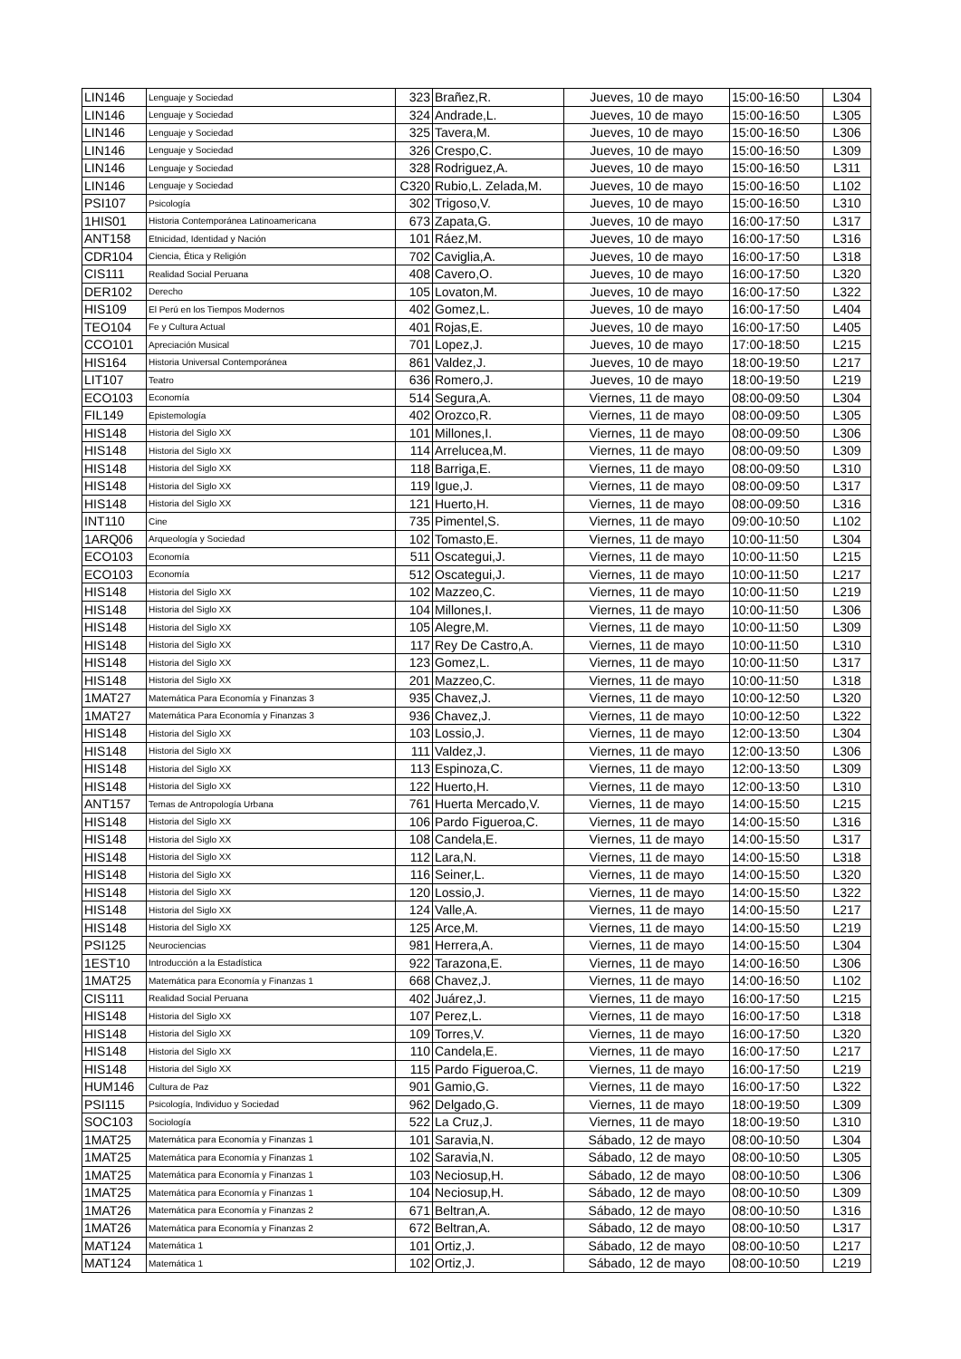| LIN146 | Lenguaje y Sociedad | 323 | Brañez,R. | Jueves, 10 de mayo | 15:00-16:50 | L304 |
| LIN146 | Lenguaje y Sociedad | 324 | Andrade,L. | Jueves, 10 de mayo | 15:00-16:50 | L305 |
| LIN146 | Lenguaje y Sociedad | 325 | Tavera,M. | Jueves, 10 de mayo | 15:00-16:50 | L306 |
| LIN146 | Lenguaje y Sociedad | 326 | Crespo,C. | Jueves, 10 de mayo | 15:00-16:50 | L309 |
| LIN146 | Lenguaje y Sociedad | 328 | Rodriguez,A. | Jueves, 10 de mayo | 15:00-16:50 | L311 |
| LIN146 | Lenguaje y Sociedad | C320 | Rubio,L. Zelada,M. | Jueves, 10 de mayo | 15:00-16:50 | L102 |
| PSI107 | Psicología | 302 | Trigoso,V. | Jueves, 10 de mayo | 15:00-16:50 | L310 |
| 1HIS01 | Historia Contemporánea Latinoamericana | 673 | Zapata,G. | Jueves, 10 de mayo | 16:00-17:50 | L317 |
| ANT158 | Etnicidad, Identidad y Nación | 101 | Ráez,M. | Jueves, 10 de mayo | 16:00-17:50 | L316 |
| CDR104 | Ciencia, Ética y Religión | 702 | Caviglia,A. | Jueves, 10 de mayo | 16:00-17:50 | L318 |
| CIS111 | Realidad Social Peruana | 408 | Cavero,O. | Jueves, 10 de mayo | 16:00-17:50 | L320 |
| DER102 | Derecho | 105 | Lovaton,M. | Jueves, 10 de mayo | 16:00-17:50 | L322 |
| HIS109 | El Perú en los Tiempos Modernos | 402 | Gomez,L. | Jueves, 10 de mayo | 16:00-17:50 | L404 |
| TEO104 | Fe y Cultura Actual | 401 | Rojas,E. | Jueves, 10 de mayo | 16:00-17:50 | L405 |
| CCO101 | Apreciación Musical | 701 | Lopez,J. | Jueves, 10 de mayo | 17:00-18:50 | L215 |
| HIS164 | Historia Universal Contemporánea | 861 | Valdez,J. | Jueves, 10 de mayo | 18:00-19:50 | L217 |
| LIT107 | Teatro | 636 | Romero,J. | Jueves, 10 de mayo | 18:00-19:50 | L219 |
| ECO103 | Economía | 514 | Segura,A. | Viernes, 11 de mayo | 08:00-09:50 | L304 |
| FIL149 | Epistemología | 402 | Orozco,R. | Viernes, 11 de mayo | 08:00-09:50 | L305 |
| HIS148 | Historia del Siglo XX | 101 | Millones,I. | Viernes, 11 de mayo | 08:00-09:50 | L306 |
| HIS148 | Historia del Siglo XX | 114 | Arrelucea,M. | Viernes, 11 de mayo | 08:00-09:50 | L309 |
| HIS148 | Historia del Siglo XX | 118 | Barriga,E. | Viernes, 11 de mayo | 08:00-09:50 | L310 |
| HIS148 | Historia del Siglo XX | 119 | Igue,J. | Viernes, 11 de mayo | 08:00-09:50 | L317 |
| HIS148 | Historia del Siglo XX | 121 | Huerto,H. | Viernes, 11 de mayo | 08:00-09:50 | L316 |
| INT110 | Cine | 735 | Pimentel,S. | Viernes, 11 de mayo | 09:00-10:50 | L102 |
| 1ARQ06 | Arqueología y Sociedad | 102 | Tomasto,E. | Viernes, 11 de mayo | 10:00-11:50 | L304 |
| ECO103 | Economía | 511 | Oscategui,J. | Viernes, 11 de mayo | 10:00-11:50 | L215 |
| ECO103 | Economía | 512 | Oscategui,J. | Viernes, 11 de mayo | 10:00-11:50 | L217 |
| HIS148 | Historia del Siglo XX | 102 | Mazzeo,C. | Viernes, 11 de mayo | 10:00-11:50 | L219 |
| HIS148 | Historia del Siglo XX | 104 | Millones,I. | Viernes, 11 de mayo | 10:00-11:50 | L306 |
| HIS148 | Historia del Siglo XX | 105 | Alegre,M. | Viernes, 11 de mayo | 10:00-11:50 | L309 |
| HIS148 | Historia del Siglo XX | 117 | Rey De Castro,A. | Viernes, 11 de mayo | 10:00-11:50 | L310 |
| HIS148 | Historia del Siglo XX | 123 | Gomez,L. | Viernes, 11 de mayo | 10:00-11:50 | L317 |
| HIS148 | Historia del Siglo XX | 201 | Mazzeo,C. | Viernes, 11 de mayo | 10:00-11:50 | L318 |
| 1MAT27 | Matemática Para Economía y Finanzas 3 | 935 | Chavez,J. | Viernes, 11 de mayo | 10:00-12:50 | L320 |
| 1MAT27 | Matemática Para Economía y Finanzas 3 | 936 | Chavez,J. | Viernes, 11 de mayo | 10:00-12:50 | L322 |
| HIS148 | Historia del Siglo XX | 103 | Lossio,J. | Viernes, 11 de mayo | 12:00-13:50 | L304 |
| HIS148 | Historia del Siglo XX | 111 | Valdez,J. | Viernes, 11 de mayo | 12:00-13:50 | L306 |
| HIS148 | Historia del Siglo XX | 113 | Espinoza,C. | Viernes, 11 de mayo | 12:00-13:50 | L309 |
| HIS148 | Historia del Siglo XX | 122 | Huerto,H. | Viernes, 11 de mayo | 12:00-13:50 | L310 |
| ANT157 | Temas de Antropología Urbana | 761 | Huerta Mercado,V. | Viernes, 11 de mayo | 14:00-15:50 | L215 |
| HIS148 | Historia del Siglo XX | 106 | Pardo Figueroa,C. | Viernes, 11 de mayo | 14:00-15:50 | L316 |
| HIS148 | Historia del Siglo XX | 108 | Candela,E. | Viernes, 11 de mayo | 14:00-15:50 | L317 |
| HIS148 | Historia del Siglo XX | 112 | Lara,N. | Viernes, 11 de mayo | 14:00-15:50 | L318 |
| HIS148 | Historia del Siglo XX | 116 | Seiner,L. | Viernes, 11 de mayo | 14:00-15:50 | L320 |
| HIS148 | Historia del Siglo XX | 120 | Lossio,J. | Viernes, 11 de mayo | 14:00-15:50 | L322 |
| HIS148 | Historia del Siglo XX | 124 | Valle,A. | Viernes, 11 de mayo | 14:00-15:50 | L217 |
| HIS148 | Historia del Siglo XX | 125 | Arce,M. | Viernes, 11 de mayo | 14:00-15:50 | L219 |
| PSI125 | Neurociencias | 981 | Herrera,A. | Viernes, 11 de mayo | 14:00-15:50 | L304 |
| 1EST10 | Introducción a la Estadística | 922 | Tarazona,E. | Viernes, 11 de mayo | 14:00-16:50 | L306 |
| 1MAT25 | Matemática para Economía y Finanzas 1 | 668 | Chavez,J. | Viernes, 11 de mayo | 14:00-16:50 | L102 |
| CIS111 | Realidad Social Peruana | 402 | Juárez,J. | Viernes, 11 de mayo | 16:00-17:50 | L215 |
| HIS148 | Historia del Siglo XX | 107 | Perez,L. | Viernes, 11 de mayo | 16:00-17:50 | L318 |
| HIS148 | Historia del Siglo XX | 109 | Torres,V. | Viernes, 11 de mayo | 16:00-17:50 | L320 |
| HIS148 | Historia del Siglo XX | 110 | Candela,E. | Viernes, 11 de mayo | 16:00-17:50 | L217 |
| HIS148 | Historia del Siglo XX | 115 | Pardo Figueroa,C. | Viernes, 11 de mayo | 16:00-17:50 | L219 |
| HUM146 | Cultura de Paz | 901 | Gamio,G. | Viernes, 11 de mayo | 16:00-17:50 | L322 |
| PSI115 | Psicología, Individuo y Sociedad | 962 | Delgado,G. | Viernes, 11 de mayo | 18:00-19:50 | L309 |
| SOC103 | Sociología | 522 | La Cruz,J. | Viernes, 11 de mayo | 18:00-19:50 | L310 |
| 1MAT25 | Matemática para Economía y Finanzas 1 | 101 | Saravia,N. | Sábado, 12 de mayo | 08:00-10:50 | L304 |
| 1MAT25 | Matemática para Economía y Finanzas 1 | 102 | Saravia,N. | Sábado, 12 de mayo | 08:00-10:50 | L305 |
| 1MAT25 | Matemática para Economía y Finanzas 1 | 103 | Neciosup,H. | Sábado, 12 de mayo | 08:00-10:50 | L306 |
| 1MAT25 | Matemática para Economía y Finanzas 1 | 104 | Neciosup,H. | Sábado, 12 de mayo | 08:00-10:50 | L309 |
| 1MAT26 | Matemática para Economía y Finanzas 2 | 671 | Beltran,A. | Sábado, 12 de mayo | 08:00-10:50 | L316 |
| 1MAT26 | Matemática para Economía y Finanzas 2 | 672 | Beltran,A. | Sábado, 12 de mayo | 08:00-10:50 | L317 |
| MAT124 | Matemática 1 | 101 | Ortiz,J. | Sábado, 12 de mayo | 08:00-10:50 | L217 |
| MAT124 | Matemática 1 | 102 | Ortiz,J. | Sábado, 12 de mayo | 08:00-10:50 | L219 |